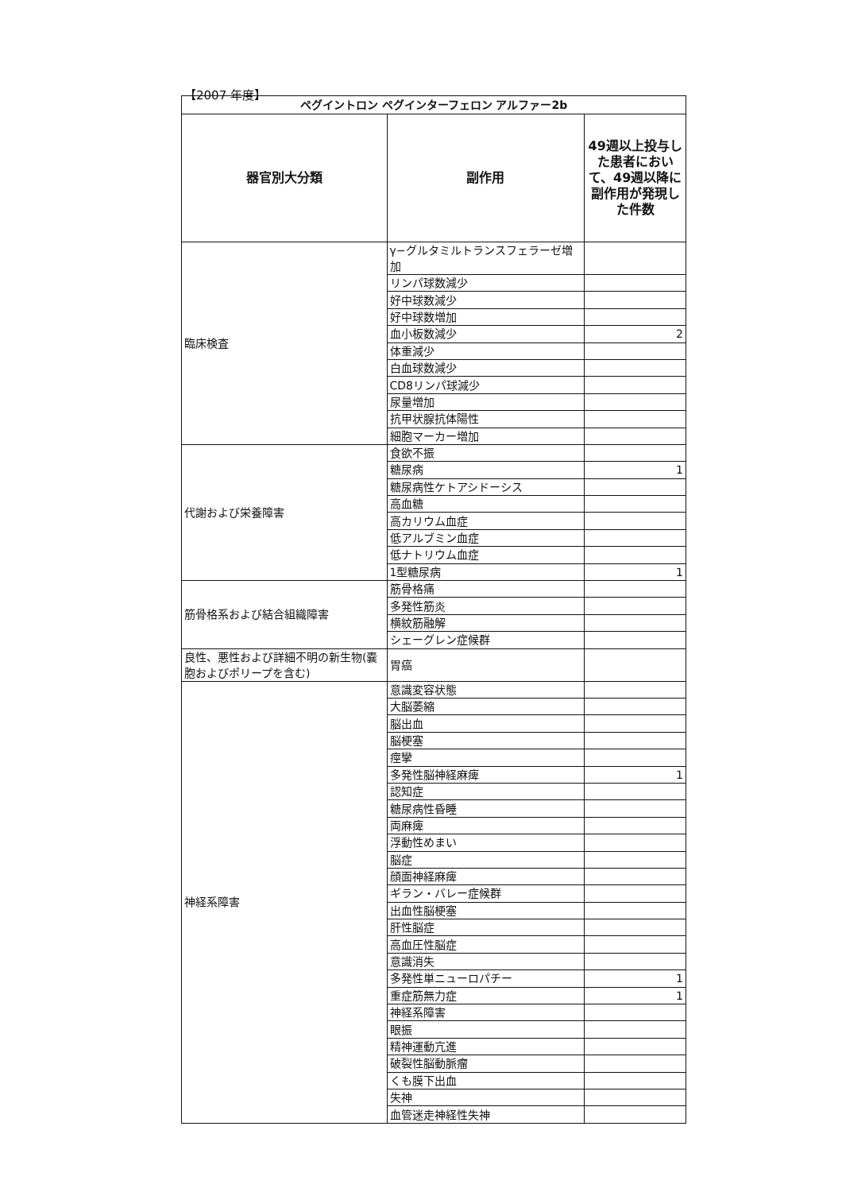【2007 年度】
| ペグイントロン ペグインターフェロン アルファー2b | | |
| 器官別大分類 | 副作用 | 49週以上投与した患者において、49週以降に副作用が発現した件数 |
| 臨床検査 | γ−グルタミルトランスフェラーゼ増加 | |
| | リンパ球数減少 | |
| | 好中球数減少 | |
| | 好中球数増加 | |
| | 血小板数減少 | 2 |
| | 体重減少 | |
| | 白血球数減少 | |
| | CD8リンパ球減少 | |
| | 尿量増加 | |
| | 抗甲状腺抗体陽性 | |
| | 細胞マーカー増加 | |
| 代謝および栄養障害 | 食欲不振 | |
| | 糖尿病 | 1 |
| | 糖尿病性ケトアシドーシス | |
| | 高血糖 | |
| | 高カリウム血症 | |
| | 低アルブミン血症 | |
| | 低ナトリウム血症 | |
| | 1型糖尿病 | 1 |
| 筋骨格系および結合組織障害 | 筋骨格痛 | |
| | 多発性筋炎 | |
| | 横紋筋融解 | |
| | シェーグレン症候群 | |
| 良性、悪性および詳細不明の新生物(嚢胞およびポリープを含む) | 胃癌 | |
| 神経系障害 | 意識変容状態 | |
| | 大脳萎縮 | |
| | 脳出血 | |
| | 脳梗塞 | |
| | 痙攣 | |
| | 多発性脳神経麻痺 | 1 |
| | 認知症 | |
| | 糖尿病性昏睡 | |
| | 両麻痺 | |
| | 浮動性めまい | |
| | 脳症 | |
| | 顔面神経麻痺 | |
| | ギラン・バレー症候群 | |
| | 出血性脳梗塞 | |
| | 肝性脳症 | |
| | 高血圧性脳症 | |
| | 意識消失 | |
| | 多発性単ニューロパチー | 1 |
| | 重症筋無力症 | 1 |
| | 神経系障害 | |
| | 眼振 | |
| | 精神運動亢進 | |
| | 破裂性脳動脈瘤 | |
| | くも膜下出血 | |
| | 失神 | |
| | 血管迷走神経性失神 | |